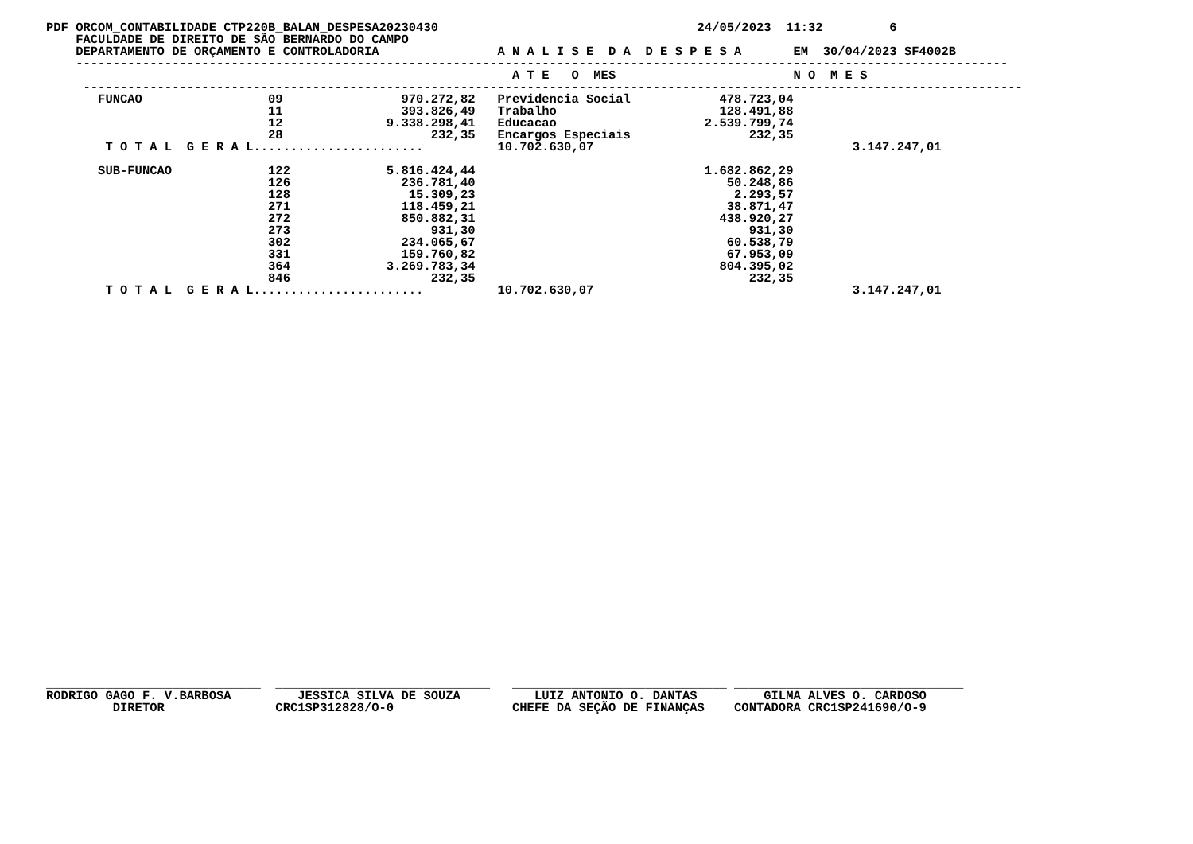PDF ORCOM_CONTABILIDADE CTP220B_BALAN_DESPESA20230430                                   24/05/2023  11:32         6
    FACULDADE DE DIREITO DE SÃO BERNARDO DO CAMPO
    DEPARTAMENTO DE ORÇAMENTO E CONTROLADORIA                A N A L I S E  D A  D E S P E S A       EM  30/04/2023 SF4002B
    ------------------------------------------------------------------------------------------------------------------------------
                                                               A T E   O  MES                        N O  M E S
     -------------------------------------------------------------------------------------------------------------------------------
       FUNCAO                 09                970.272,82   Previdencia Social            478.723,04
                              11                393.826,49   Trabalho                      128.491,88
                              12              9.338.298,41   Educacao                    2.539.799,74
                              28                    232,35   Encargos Especiais                232,35
        T O T A L  G E R A L.......................          10.702.630,07                                   3.147.247,01

       SUB-FUNCAO             122             5.816.424,44                               1.682.862,29
                              126               236.781,40                                  50.248,86
                              128                15.309,23                                   2.293,57
                              271               118.459,21                                  38.871,47
                              272               850.882,31                                 438.920,27
                              273                   931,30                                     931,30
                              302               234.065,67                                  60.538,79
                              331               159.760,82                                  67.953,09
                              364             3.269.783,34                                 804.395,02
                              846                   232,35                                     232,35
        T O T A L  G E R A L.......................          10.702.630,07                                   3.147.247,01
_____________________________  _____________________________   _____________________________ _______________________________
RODRIGO GAGO F. V.BARBOSA         JESSICA SILVA DE SOUZA          LUIZ ANTONIO O. DANTAS         GILMA ALVES O. CARDOSO
         DIRETOR               CRC1SP312828/O-0                CHEFE DA SEÇÃO DE FINANÇAS    CONTADORA CRC1SP241690/O-9